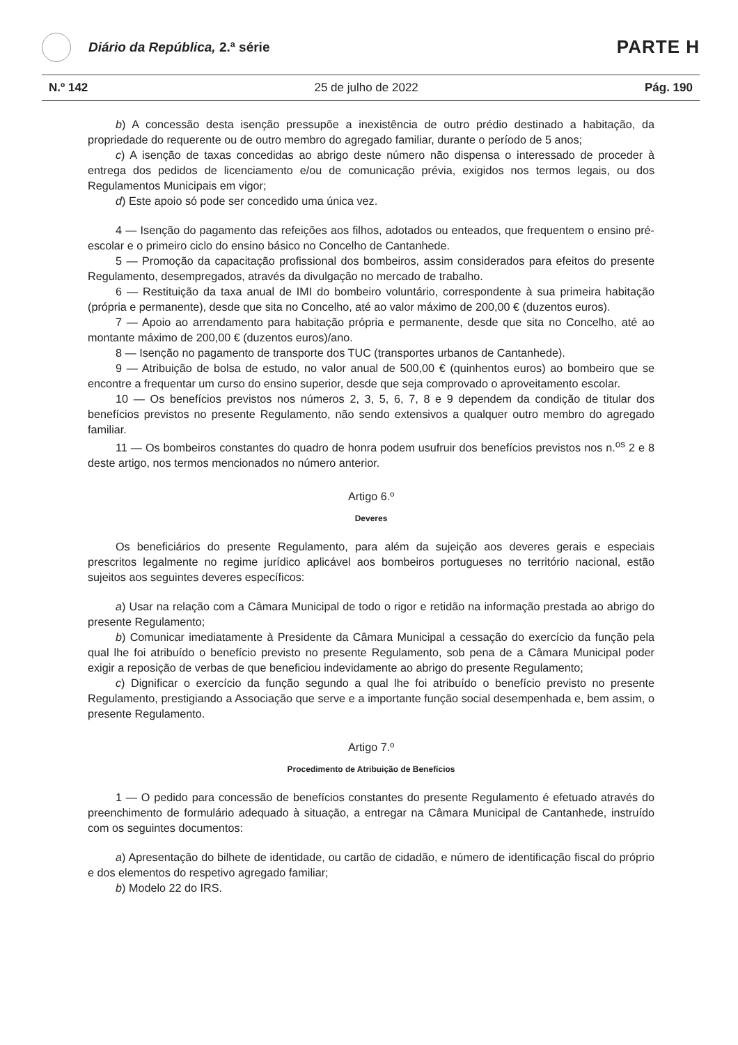Diário da República, 2.ª série
PARTE H
N.º 142 25 de julho de 2022 Pág. 190
b) A concessão desta isenção pressupõe a inexistência de outro prédio destinado a habitação, da propriedade do requerente ou de outro membro do agregado familiar, durante o período de 5 anos;
c) A isenção de taxas concedidas ao abrigo deste número não dispensa o interessado de proceder à entrega dos pedidos de licenciamento e/ou de comunicação prévia, exigidos nos termos legais, ou dos Regulamentos Municipais em vigor;
d) Este apoio só pode ser concedido uma única vez.
4 — Isenção do pagamento das refeições aos filhos, adotados ou enteados, que frequentem o ensino pré-escolar e o primeiro ciclo do ensino básico no Concelho de Cantanhede.
5 — Promoção da capacitação profissional dos bombeiros, assim considerados para efeitos do presente Regulamento, desempregados, através da divulgação no mercado de trabalho.
6 — Restituição da taxa anual de IMI do bombeiro voluntário, correspondente à sua primeira habitação (própria e permanente), desde que sita no Concelho, até ao valor máximo de 200,00 € (duzentos euros).
7 — Apoio ao arrendamento para habitação própria e permanente, desde que sita no Concelho, até ao montante máximo de 200,00 € (duzentos euros)/ano.
8 — Isenção no pagamento de transporte dos TUC (transportes urbanos de Cantanhede).
9 — Atribuição de bolsa de estudo, no valor anual de 500,00 € (quinhentos euros) ao bombeiro que se encontre a frequentar um curso do ensino superior, desde que seja comprovado o aproveitamento escolar.
10 — Os benefícios previstos nos números 2, 3, 5, 6, 7, 8 e 9 dependem da condição de titular dos benefícios previstos no presente Regulamento, não sendo extensivos a qualquer outro membro do agregado familiar.
11 — Os bombeiros constantes do quadro de honra podem usufruir dos benefícios previstos nos n.<sup>os</sup> 2 e 8 deste artigo, nos termos mencionados no número anterior.
Artigo 6.º
Deveres
Os beneficiários do presente Regulamento, para além da sujeição aos deveres gerais e especiais prescritos legalmente no regime jurídico aplicável aos bombeiros portugueses no território nacional, estão sujeitos aos seguintes deveres específicos:
a) Usar na relação com a Câmara Municipal de todo o rigor e retidão na informação prestada ao abrigo do presente Regulamento;
b) Comunicar imediatamente à Presidente da Câmara Municipal a cessação do exercício da função pela qual lhe foi atribuído o benefício previsto no presente Regulamento, sob pena de a Câmara Municipal poder exigir a reposição de verbas de que beneficiou indevidamente ao abrigo do presente Regulamento;
c) Dignificar o exercício da função segundo a qual lhe foi atribuído o benefício previsto no presente Regulamento, prestigiando a Associação que serve e a importante função social desempenhada e, bem assim, o presente Regulamento.
Artigo 7.º
Procedimento de Atribuição de Benefícios
1 — O pedido para concessão de benefícios constantes do presente Regulamento é efetuado através do preenchimento de formulário adequado à situação, a entregar na Câmara Municipal de Cantanhede, instruído com os seguintes documentos:
a) Apresentação do bilhete de identidade, ou cartão de cidadão, e número de identificação fiscal do próprio e dos elementos do respetivo agregado familiar;
b) Modelo 22 do IRS.